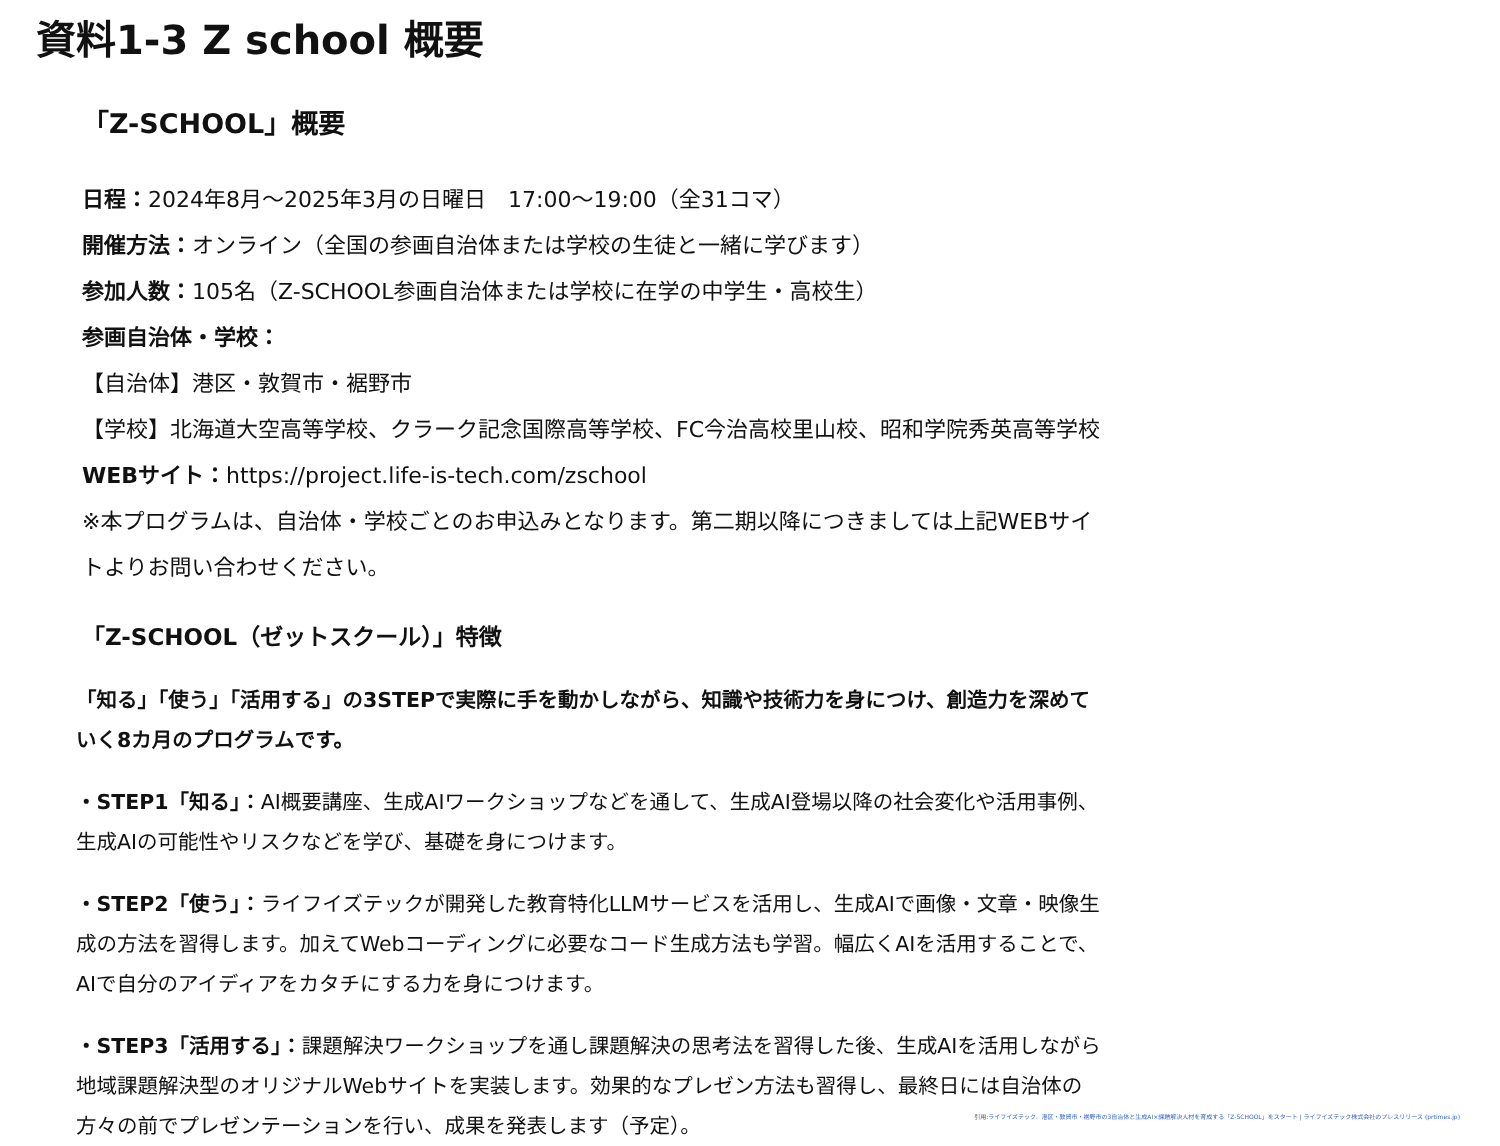資料1-3 Z school 概要
「Z-SCHOOL」概要
日程：2024年8月〜2025年3月の日曜日　17:00〜19:00（全31コマ）
開催方法：オンライン（全国の参画自治体または学校の生徒と一緒に学びます）
参加人数：105名（Z-SCHOOL参画自治体または学校に在学の中学生・高校生）
参画自治体・学校：
【自治体】港区・敦賀市・裾野市
【学校】北海道大空高等学校、クラーク記念国際高等学校、FC今治高校里山校、昭和学院秀英高等学校
WEBサイト：https://project.life-is-tech.com/zschool
※本プログラムは、自治体・学校ごとのお申込みとなります。第二期以降につきましては上記WEBサイ
トよりお問い合わせください。
「Z-SCHOOL（ゼットスクール）」特徴
「知る」「使う」「活用する」の3STEPで実際に手を動かしながら、知識や技術力を身につけ、創造力を深めていく8カ月のプログラムです。
・STEP1「知る」：AI概要講座、生成AIワークショップなどを通して、生成AI登場以降の社会変化や活用事例、生成AIの可能性やリスクなどを学び、基礎を身につけます。
・STEP2「使う」：ライフイズテックが開発した教育特化LLMサービスを活用し、生成AIで画像・文章・映像生成の方法を習得します。加えてWebコーディングに必要なコード生成方法も学習。幅広くAIを活用することで、AIで自分のアイディアをカタチにする力を身につけます。
・STEP3「活用する」：課題解決ワークショップを通し課題解決の思考法を習得した後、生成AIを活用しながら地域課題解決型のオリジナルWebサイトを実装します。効果的なプレゼン方法も習得し、最終日には自治体の方々の前でプレゼンテーションを行い、成果を発表します（予定）。
引用:ライフイズテック、港区・敦賀市・裾野市の3自治体と生成AI×課題解決人材を育成する「Z-SCHOOL」をスタート | ライフイズテック株式会社のプレスリリース (prtimes.jp)